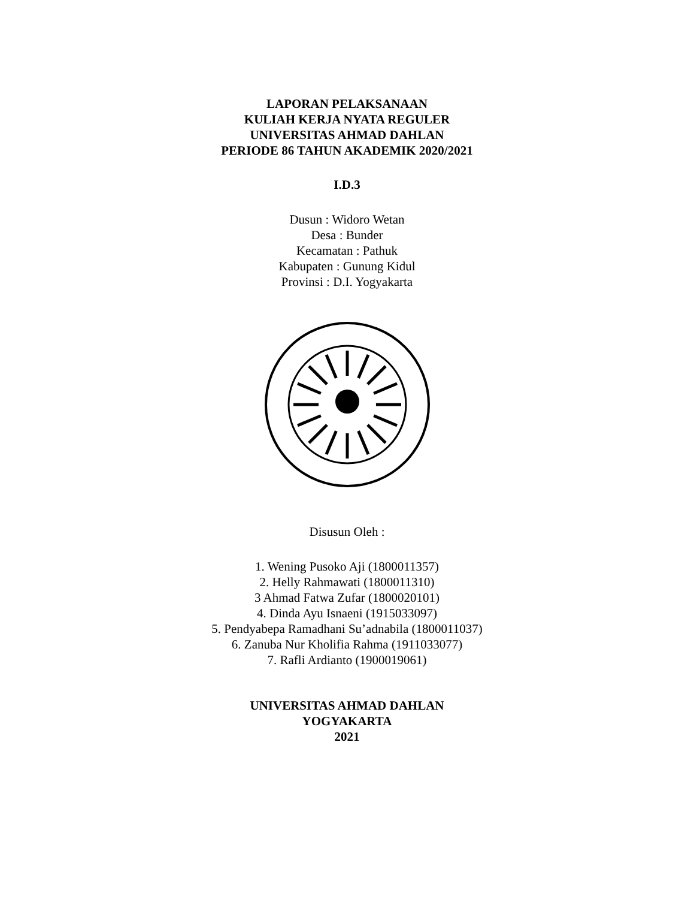LAPORAN PELAKSANAAN
KULIAH KERJA NYATA REGULER
UNIVERSITAS AHMAD DAHLAN
PERIODE 86 TAHUN AKADEMIK 2020/2021
I.D.3
Dusun : Widoro Wetan
Desa : Bunder
Kecamatan : Pathuk
Kabupaten : Gunung Kidul
Provinsi : D.I. Yogyakarta
Disusun Oleh :
1. Wening Pusoko Aji (1800011357)
2. Helly Rahmawati (1800011310)
3 Ahmad Fatwa Zufar (1800020101)
4. Dinda Ayu Isnaeni (1915033097)
5. Pendyabepa Ramadhani Su’adnabila (1800011037)
6. Zanuba Nur Kholifia Rahma (1911033077)
7. Rafli Ardianto (1900019061)
UNIVERSITAS AHMAD DAHLAN
YOGYAKARTA
2021